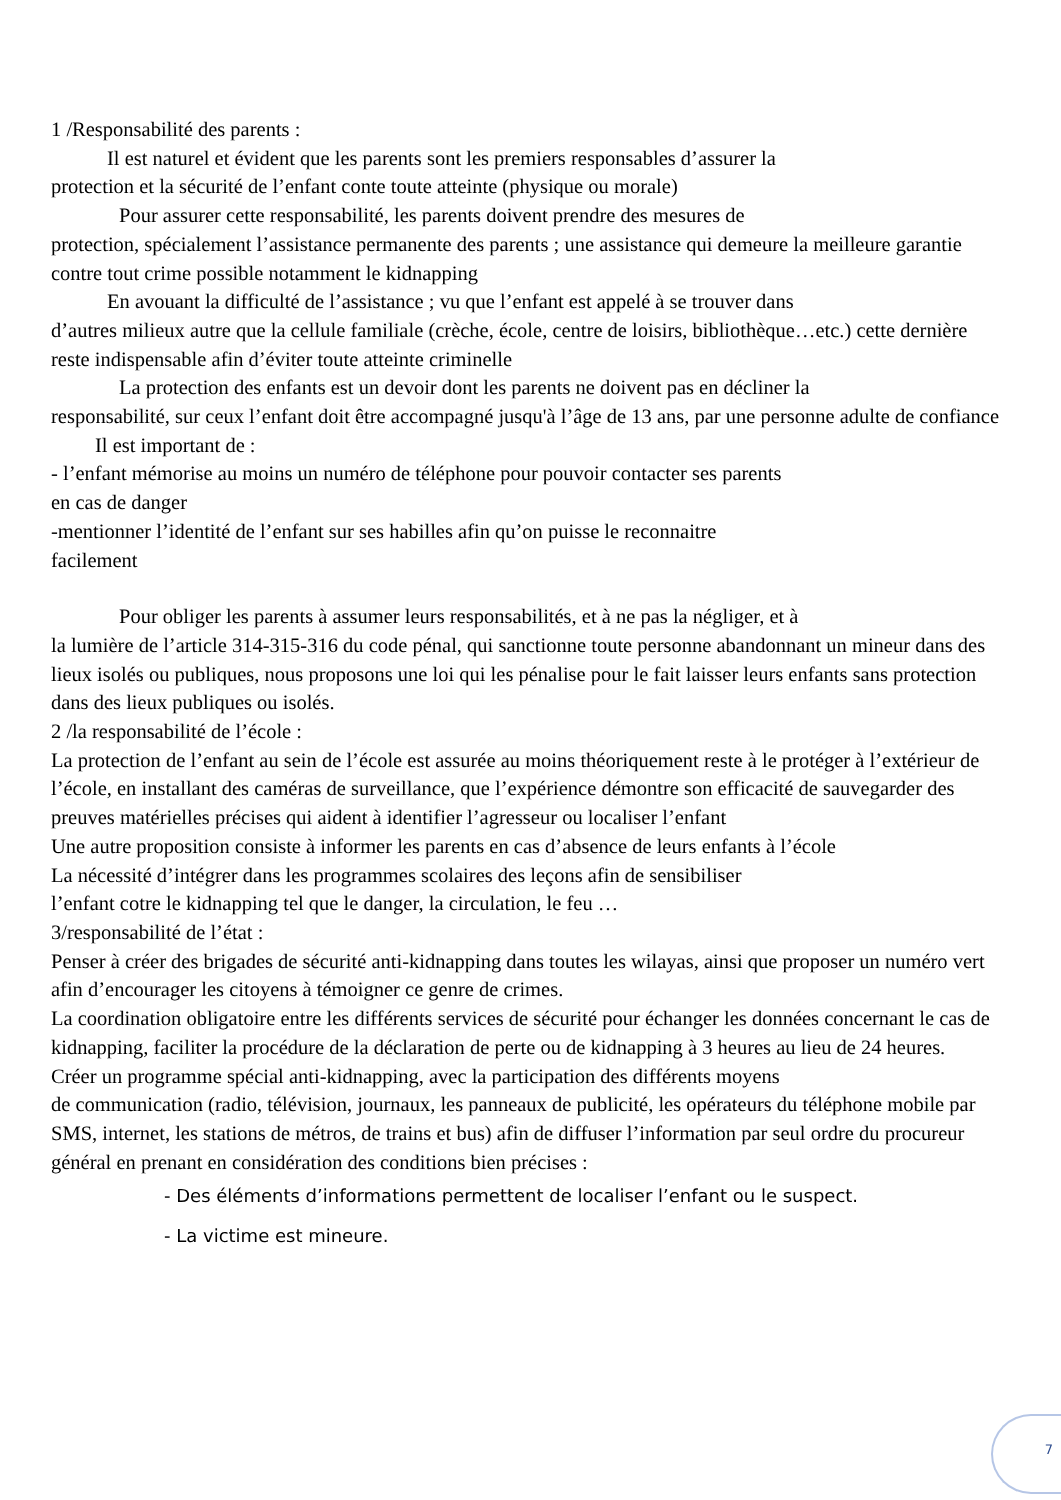1 /Responsabilité des parents :
Il est naturel et évident que les parents sont les premiers responsables d’assurer la
protection et la sécurité de l’enfant conte toute atteinte (physique ou morale)
Pour assurer cette responsabilité, les parents doivent prendre des mesures de
protection, spécialement l’assistance permanente des parents ; une assistance qui demeure la meilleure garantie contre tout crime possible notamment le kidnapping
En avouant la difficulté de l’assistance ; vu que l’enfant est appelé à se trouver dans
d’autres milieux autre que la cellule familiale (crèche, école, centre de loisirs, bibliothèque…etc.) cette dernière reste indispensable afin d’éviter toute atteinte criminelle
La protection des enfants est un devoir dont les parents ne doivent pas en décliner la
responsabilité, sur ceux l’enfant doit être accompagné jusqu'à l’âge de 13 ans, par une personne adulte de confiance
Il est important de :
- l’enfant mémorise au moins un numéro de téléphone pour pouvoir contacter ses parents
en cas de danger
-mentionner l’identité de l’enfant sur ses habilles afin qu’on puisse le reconnaitre
facilement
Pour obliger les parents à assumer leurs responsabilités, et à ne pas la négliger, et à
la lumière de l’article 314-315-316 du code pénal, qui sanctionne toute personne abandonnant un mineur dans des lieux isolés ou publiques, nous proposons une loi qui les pénalise pour le fait laisser leurs enfants sans protection dans des lieux publiques ou isolés.
2 /la responsabilité de l’école :
La protection de l’enfant au sein de l’école est assurée au moins théoriquement reste à le protéger à l’extérieur de l’école, en installant des caméras de surveillance, que l’expérience démontre son efficacité de sauvegarder des preuves matérielles précises qui aident à identifier l’agresseur ou localiser l’enfant
Une autre proposition consiste à informer les parents en cas d’absence de leurs enfants à l’école
La nécessité d’intégrer dans les programmes scolaires des leçons afin de sensibiliser
l’enfant cotre le kidnapping tel que le danger, la circulation, le feu …
3/responsabilité de l’état :
Penser à créer des brigades de sécurité anti-kidnapping dans toutes les wilayas, ainsi que proposer un numéro vert afin d’encourager les citoyens à témoigner ce genre de crimes.
La coordination obligatoire entre les différents services de sécurité pour échanger les données concernant le cas de kidnapping, faciliter la procédure de la déclaration de perte ou de kidnapping à 3 heures au lieu de 24 heures.
Créer un programme spécial anti-kidnapping, avec la participation des différents moyens
de communication (radio, télévision, journaux, les panneaux de publicité, les opérateurs du téléphone mobile par SMS, internet, les stations de métros, de trains et bus) afin de diffuser l’information par seul ordre du procureur général en prenant en considération des conditions bien précises :
- Des éléments d’informations permettent de localiser l’enfant ou le suspect.
- La victime est mineure.
7